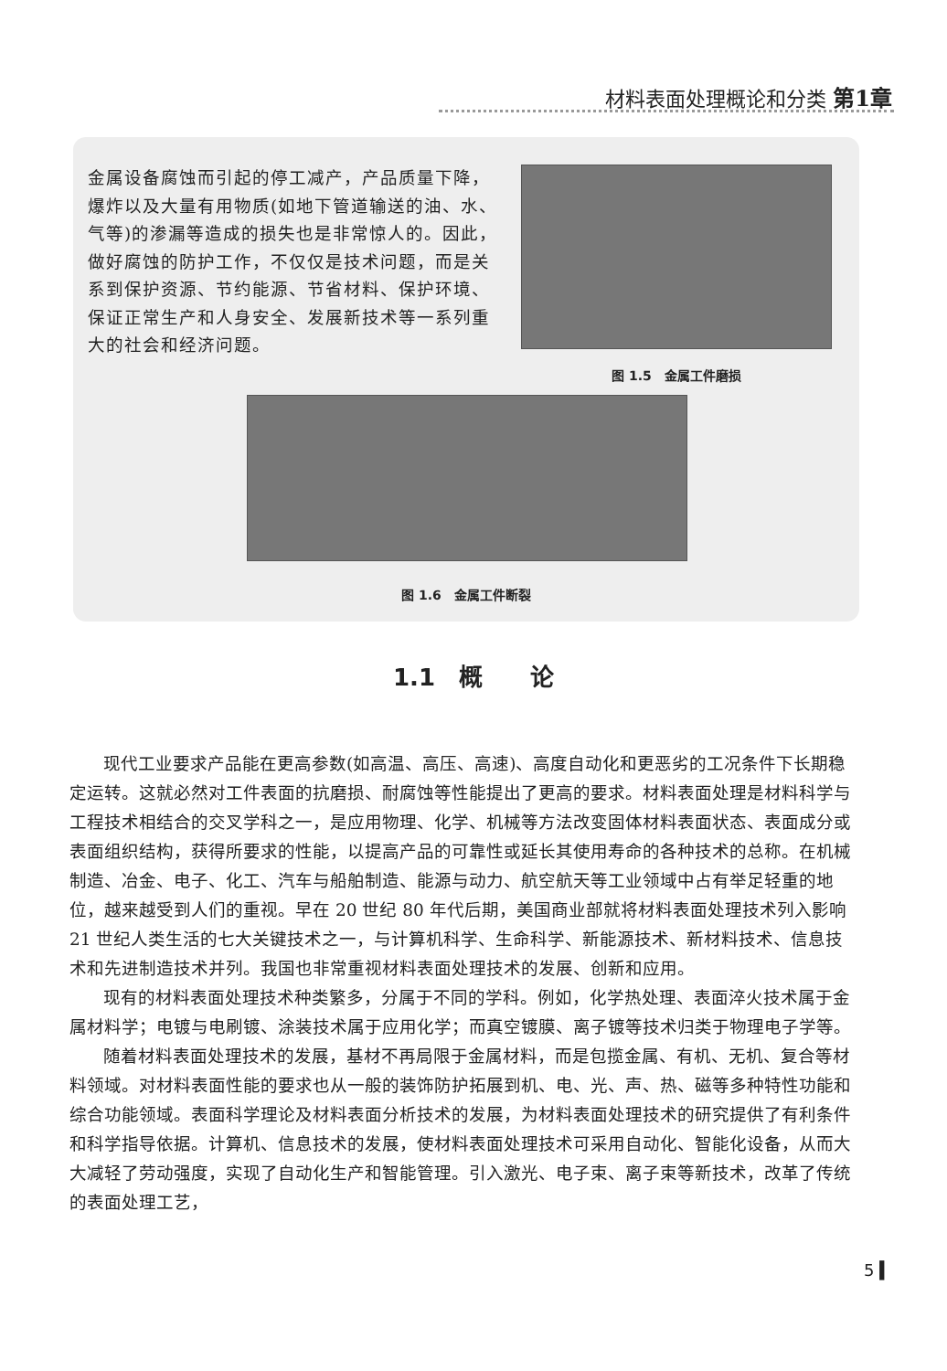材料表面处理概论和分类 第1章
金属设备腐蚀而引起的停工减产，产品质量下降，爆炸以及大量有用物质(如地下管道输送的油、水、气等)的渗漏等造成的损失也是非常惊人的。因此，做好腐蚀的防护工作，不仅仅是技术问题，而是关系到保护资源、节约能源、节省材料、保护环境、保证正常生产和人身安全、发展新技术等一系列重大的社会和经济问题。
图 1.5　金属工件磨损
图 1.6　金属工件断裂
1.1　概　　论
现代工业要求产品能在更高参数(如高温、高压、高速)、高度自动化和更恶劣的工况条件下长期稳定运转。这就必然对工件表面的抗磨损、耐腐蚀等性能提出了更高的要求。材料表面处理是材料科学与工程技术相结合的交叉学科之一，是应用物理、化学、机械等方法改变固体材料表面状态、表面成分或表面组织结构，获得所要求的性能，以提高产品的可靠性或延长其使用寿命的各种技术的总称。在机械制造、冶金、电子、化工、汽车与船舶制造、能源与动力、航空航天等工业领域中占有举足轻重的地位，越来越受到人们的重视。早在 20 世纪 80 年代后期，美国商业部就将材料表面处理技术列入影响 21 世纪人类生活的七大关键技术之一，与计算机科学、生命科学、新能源技术、新材料技术、信息技术和先进制造技术并列。我国也非常重视材料表面处理技术的发展、创新和应用。
现有的材料表面处理技术种类繁多，分属于不同的学科。例如，化学热处理、表面淬火技术属于金属材料学；电镀与电刷镀、涂装技术属于应用化学；而真空镀膜、离子镀等技术归类于物理电子学等。
随着材料表面处理技术的发展，基材不再局限于金属材料，而是包揽金属、有机、无机、复合等材料领域。对材料表面性能的要求也从一般的装饰防护拓展到机、电、光、声、热、磁等多种特性功能和综合功能领域。表面科学理论及材料表面分析技术的发展，为材料表面处理技术的研究提供了有利条件和科学指导依据。计算机、信息技术的发展，使材料表面处理技术可采用自动化、智能化设备，从而大大减轻了劳动强度，实现了自动化生产和智能管理。引入激光、电子束、离子束等新技术，改革了传统的表面处理工艺，
5 ▍